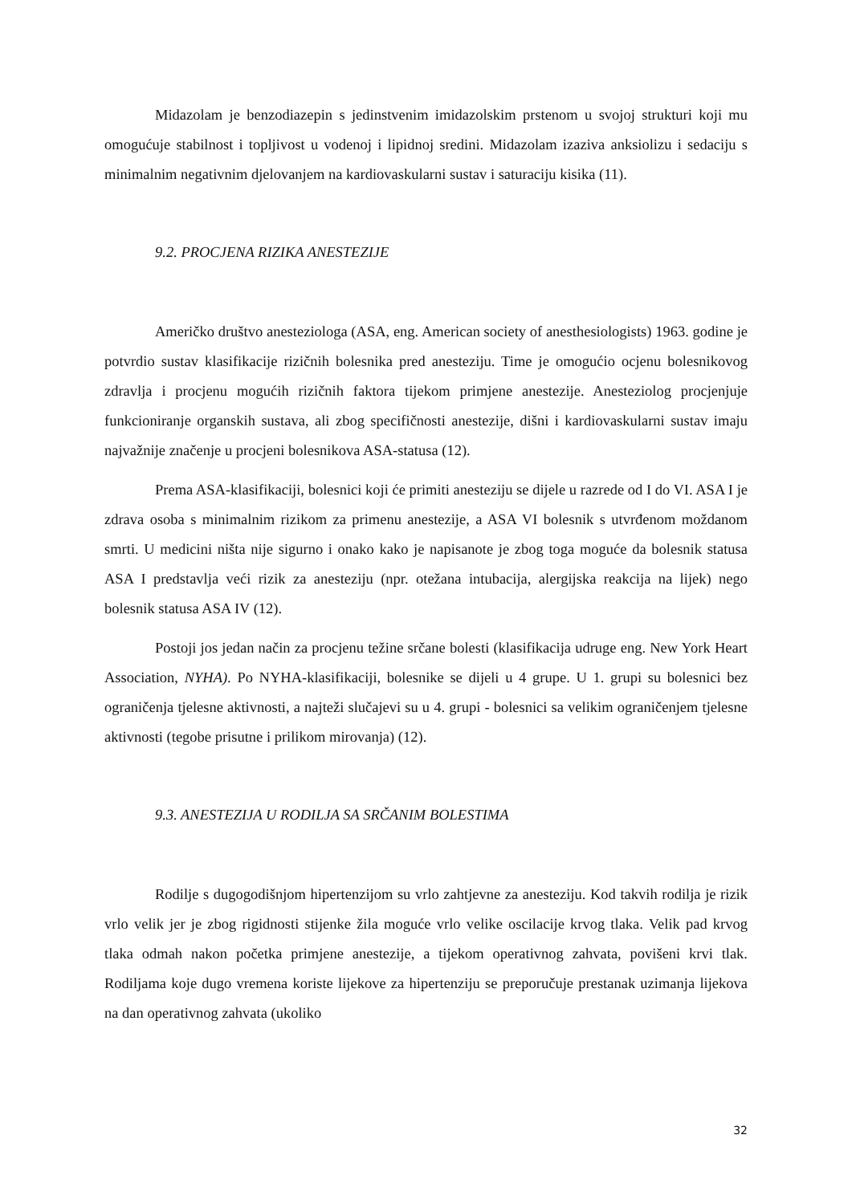Midazolam je benzodiazepin s jedinstvenim imidazolskim prstenom u svojoj strukturi koji mu omogućuje stabilnost i topljivost u vodenoj i lipidnoj sredini. Midazolam izaziva anksiolizu i sedaciju s minimalnim negativnim djelovanjem na kardiovaskularni sustav i saturaciju kisika (11).
9.2. PROCJENA RIZIKA ANESTEZIJE
Američko društvo anesteziologa (ASA, eng. American society of anesthesiologists) 1963. godine je potvrdio sustav klasifikacije rizičnih bolesnika pred anesteziju. Time je omogućio ocjenu bolesnikovog zdravlja i procjenu mogućih rizičnih faktora tijekom primjene anestezije. Anesteziolog procjenjuje funkcioniranje organskih sustava, ali zbog specifičnosti anestezije, dišni i kardiovaskularni sustav imaju najvažnije značenje u procjeni bolesnikova ASA-statusa (12).
Prema ASA-klasifikaciji, bolesnici koji će primiti anesteziju se dijele u razrede od I do VI. ASA I je zdrava osoba s minimalnim rizikom za primenu anestezije, a ASA VI bolesnik s utvrđenom moždanom smrti. U medicini ništa nije sigurno i onako kako je napisanote je zbog toga moguće da bolesnik statusa ASA I predstavlja veći rizik za anesteziju (npr. otežana intubacija, alergijska reakcija na lijek) nego bolesnik statusa ASA IV (12).
Postoji jos jedan način za procjenu težine srčane bolesti (klasifikacija udruge eng. New York Heart Association, NYHA). Po NYHA-klasifikaciji, bolesnike se dijeli u 4 grupe. U 1. grupi su bolesnici bez ograničenja tjelesne aktivnosti, a najteži slučajevi su u 4. grupi - bolesnici sa velikim ograničenjem tjelesne aktivnosti (tegobe prisutne i prilikom mirovanja) (12).
9.3. ANESTEZIJA U RODILJA SA SRČANIM BOLESTIMA
Rodilje s dugogodišnjom hipertenzijom su vrlo zahtjevne za anesteziju. Kod takvih rodilja je rizik vrlo velik jer je zbog rigidnosti stijenke žila moguće vrlo velike oscilacije krvog tlaka. Velik pad krvog tlaka odmah nakon početka primjene anestezije, a tijekom operativnog zahvata, povišeni krvi tlak. Rodiljama koje dugo vremena koriste lijekove za hipertenziju se preporučuje prestanak uzimanja lijekova na dan operativnog zahvata (ukoliko
32